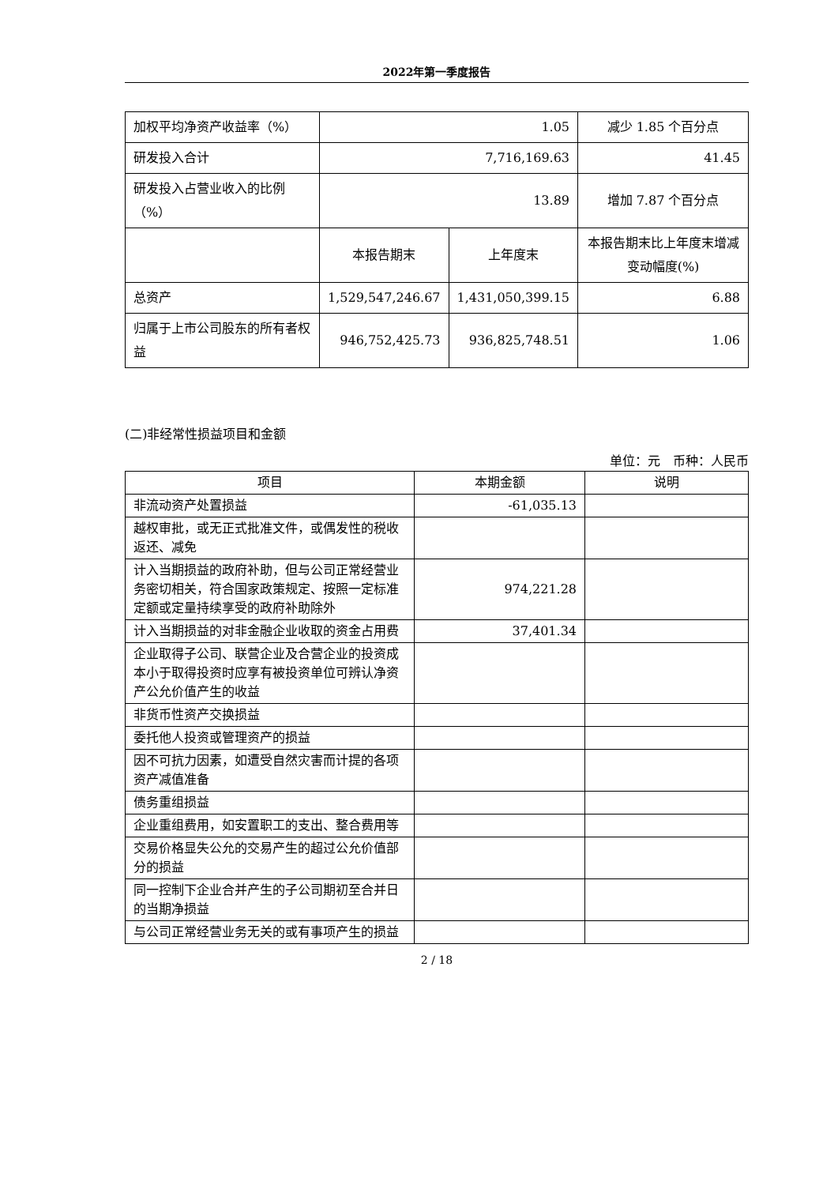2022年第一季度报告
| 加权平均净资产收益率（%） | 1.05 | | 减少 1.85 个百分点 |
| 研发投入合计 | 7,716,169.63 | | 41.45 |
| 研发投入占营业收入的比例（%） | 13.89 | | 增加 7.87 个百分点 |
| | 本报告期末 | 上年度末 | 本报告期末比上年度末增减变动幅度(%) |
| 总资产 | 1,529,547,246.67 | 1,431,050,399.15 | 6.88 |
| 归属于上市公司股东的所有者权益 | 946,752,425.73 | 936,825,748.51 | 1.06 |
(二)非经常性损益项目和金额
单位：元　币种：人民币
| 项目 | 本期金额 | 说明 |
| --- | --- | --- |
| 非流动资产处置损益 | -61,035.13 | |
| 越权审批，或无正式批准文件，或偶发性的税收返还、减免 | | |
| 计入当期损益的政府补助，但与公司正常经营业务密切相关，符合国家政策规定、按照一定标准定额或定量持续享受的政府补助除外 | 974,221.28 | |
| 计入当期损益的对非金融企业收取的资金占用费 | 37,401.34 | |
| 企业取得子公司、联营企业及合营企业的投资成本小于取得投资时应享有被投资单位可辨认净资产公允价值产生的收益 | | |
| 非货币性资产交换损益 | | |
| 委托他人投资或管理资产的损益 | | |
| 因不可抗力因素，如遭受自然灾害而计提的各项资产减值准备 | | |
| 债务重组损益 | | |
| 企业重组费用，如安置职工的支出、整合费用等 | | |
| 交易价格显失公允的交易产生的超过公允价值部分的损益 | | |
| 同一控制下企业合并产生的子公司期初至合并日的当期净损益 | | |
| 与公司正常经营业务无关的或有事项产生的损益 | | |
2 / 18